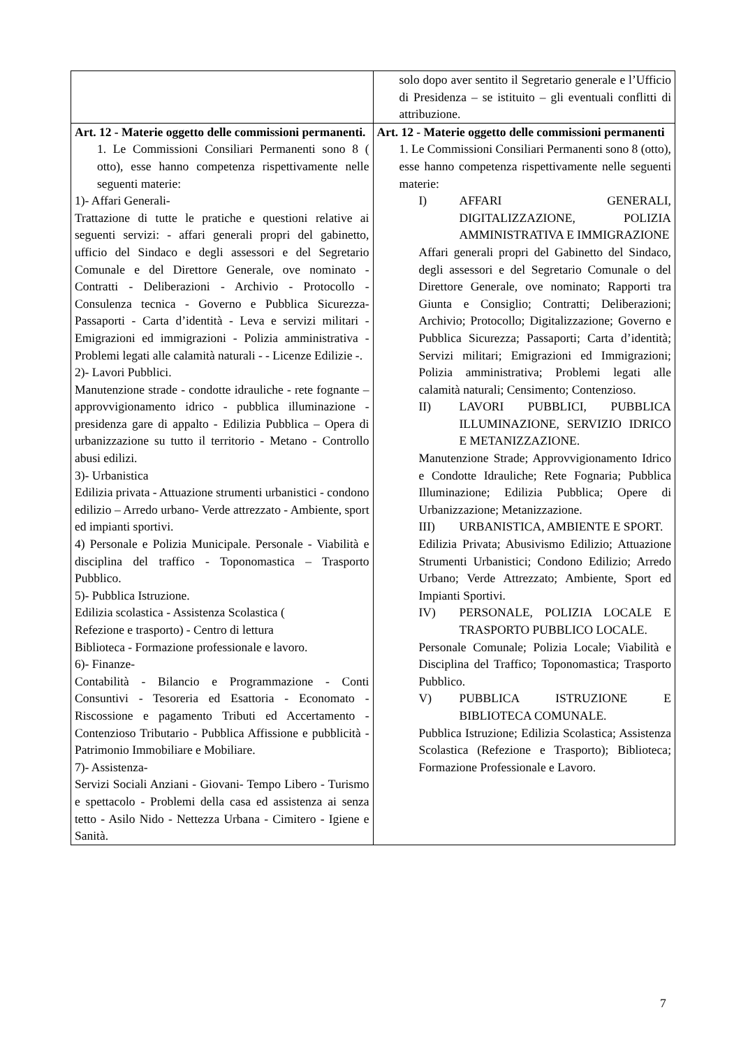| | solo dopo aver sentito il Segretario generale e l’Ufficio di Presidenza – se istituito – gli eventuali conflitti di attribuzione. |
| Art. 12 - Materie oggetto delle commissioni permanenti. 1. Le Commissioni Consiliari Permanenti sono 8 ( otto), esse hanno competenza rispettivamente nelle seguenti materie: 1)- Affari Generali- Trattazione di tutte le pratiche e questioni relative ai seguenti servizi: - affari generali propri del gabinetto, ufficio del Sindaco e degli assessori e del Segretario Comunale e del Direttore Generale, ove nominato - Contratti - Deliberazioni - Archivio - Protocollo - Consulenza tecnica - Governo e Pubblica Sicurezza- Passaporti - Carta d’identità - Leva e servizi militari - Emigrazioni ed immigrazioni - Polizia amministrativa - Problemi legati alle calamità naturali - - Licenze Edilizie -. 2)- Lavori Pubblici. Manutenzione strade - condotte idrauliche - rete fognante – approvvigionamento idrico - pubblica illuminazione - presidenza gare di appalto - Edilizia Pubblica – Opera di urbanizzazione su tutto il territorio - Metano - Controllo abusi edilizi. 3)- Urbanistica Edilizia privata - Attuazione strumenti urbanistici - condono edilizio – Arredo urbano- Verde attrezzato - Ambiente, sport ed impianti sportivi. 4) Personale e Polizia Municipale. Personale - Viabilità e disciplina del traffico - Toponomastica – Trasporto Pubblico. 5)- Pubblica Istruzione. Edilizia scolastica - Assistenza Scolastica ( Refezione e trasporto) - Centro di lettura Biblioteca - Formazione professionale e lavoro. 6)- Finanze- Contabilità - Bilancio e Programmazione - Conti Consuntivi - Tesoreria ed Esattoria - Economato - Riscossione e pagamento Tributi ed Accertamento - Contenzioso Tributario - Pubblica Affissione e pubblicità - Patrimonio Immobiliare e Mobiliare. 7)- Assistenza- Servizi Sociali Anziani - Giovani- Tempo Libero - Turismo e spettacolo - Problemi della casa ed assistenza ai senza tetto - Asilo Nido - Nettezza Urbana - Cimitero - Igiene e Sanità. | Art. 12 - Materie oggetto delle commissioni permanenti 1. Le Commissioni Consiliari Permanenti sono 8 (otto), esse hanno competenza rispettivamente nelle seguenti materie: I) AFFARI GENERALI, DIGITALIZZAZIONE, POLIZIA AMMINISTRATIVA E IMMIGRAZIONE Affari generali propri del Gabinetto del Sindaco, degli assessori e del Segretario Comunale o del Direttore Generale, ove nominato; Rapporti tra Giunta e Consiglio; Contratti; Deliberazioni; Archivio; Protocollo; Digitalizzazione; Governo e Pubblica Sicurezza; Passaporti; Carta d’identità; Servizi militari; Emigrazioni ed Immigrazioni; Polizia amministrativa; Problemi legati alle calamità naturali; Censimento; Contenzioso. II) LAVORI PUBBLICI, PUBBLICA ILLUMINAZIONE, SERVIZIO IDRICO E METANIZZAZIONE. Manutenzione Strade; Approvvigionamento Idrico e Condotte Idrauliche; Rete Fognaria; Pubblica Illuminazione; Edilizia Pubblica; Opere di Urbanizzazione; Metanizzazione. III) URBANISTICA, AMBIENTE E SPORT. Edilizia Privata; Abusivismo Edilizio; Attuazione Strumenti Urbanistici; Condono Edilizio; Arredo Urbano; Verde Attrezzato; Ambiente, Sport ed Impianti Sportivi. IV) PERSONALE, POLIZIA LOCALE E TRASPORTO PUBBLICO LOCALE. Personale Comunale; Polizia Locale; Viabilità e Disciplina del Traffico; Toponomastica; Trasporto Pubblico. V) PUBBLICA ISTRUZIONE E BIBLIOTECA COMUNALE. Pubblica Istruzione; Edilizia Scolastica; Assistenza Scolastica (Refezione e Trasporto); Biblioteca; Formazione Professionale e Lavoro. |
7